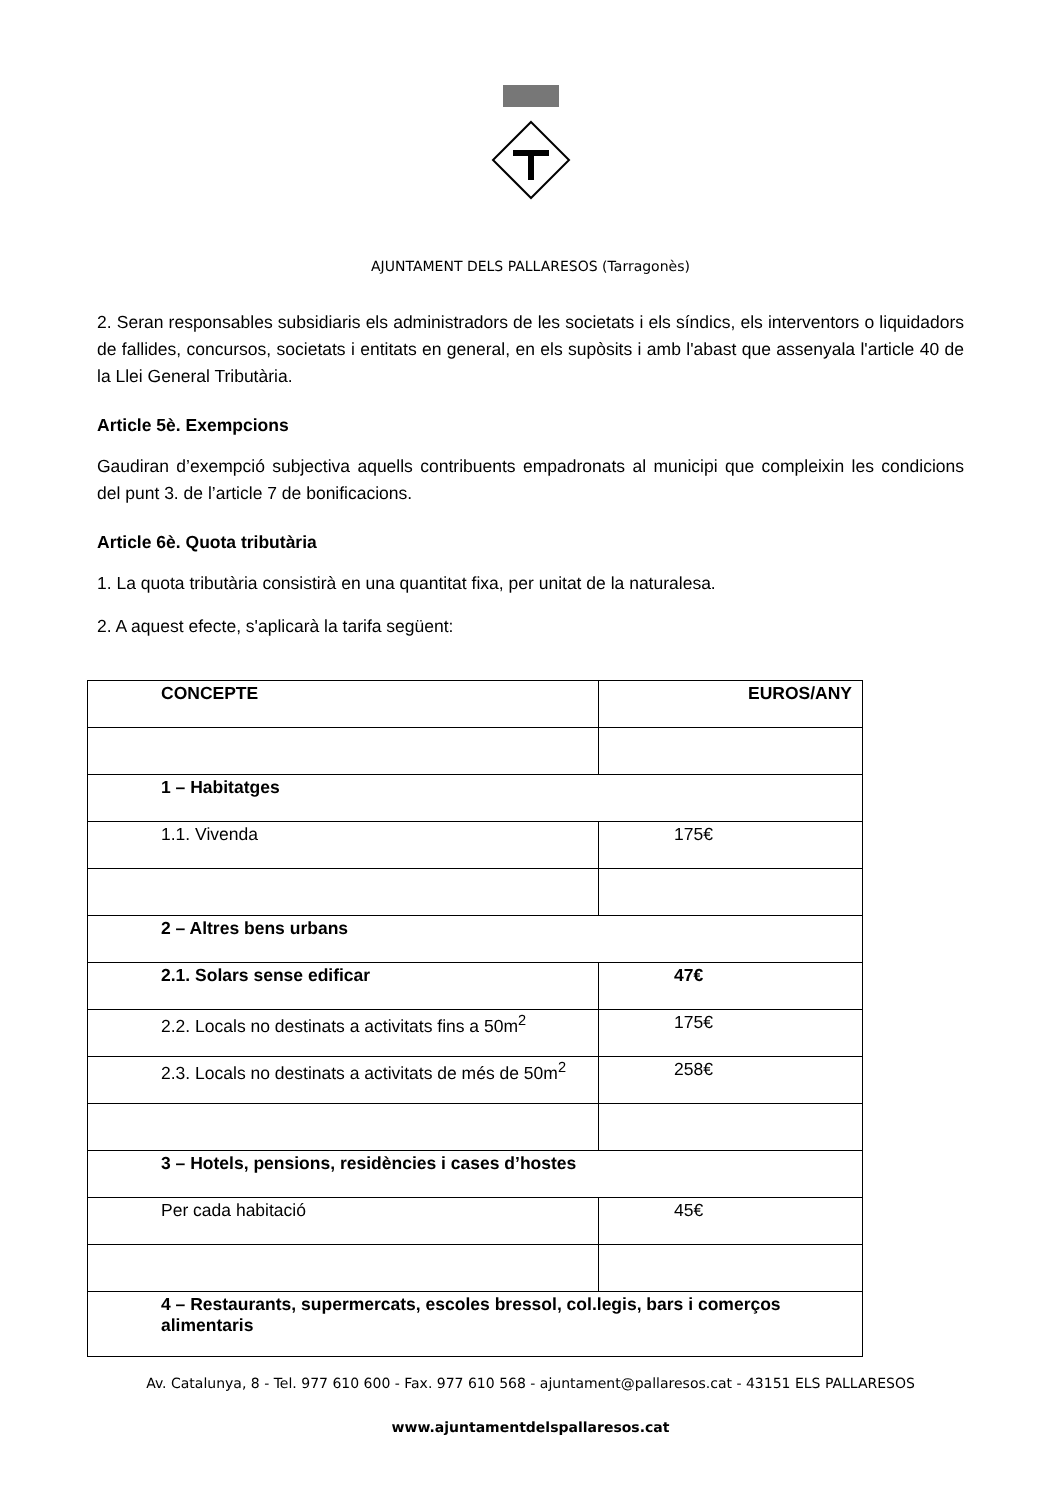AJUNTAMENT DELS PALLARESOS (Tarragonès)
2. Seran responsables subsidiaris els administradors de les societats i els síndics, els interventors o liquidadors de fallides, concursos, societats i entitats en general, en els supòsits i amb l'abast que assenyala l'article 40 de la Llei General Tributària.
Article 5è. Exempcions
Gaudiran d’exempció subjectiva aquells contribuents empadronats al municipi que compleixin les condicions del punt 3. de l’article 7 de bonificacions.
Article 6è. Quota tributària
1. La quota tributària consistirà en una quantitat fixa, per unitat de la naturalesa.
2. A aquest efecte, s'aplicarà la tarifa següent:
| CONCEPTE | EUROS/ANY |
| --- | --- |
| 1 – Habitatges | |
| 1.1. Vivenda | 175€ |
| 2 – Altres bens urbans | |
| 2.1. Solars sense edificar | 47€ |
| 2.2. Locals no destinats a activitats fins a 50m<sup>2</sup> | 175€ |
| 2.3. Locals no destinats a activitats de més de 50m<sup>2</sup> | 258€ |
| 3 – Hotels, pensions, residències i cases d’hostes | |
| Per cada habitació | 45€ |
| 4 – Restaurants, supermercats, escoles bressol, col.legis, bars i comerços alimentaris | |
Av. Catalunya, 8 - Tel. 977 610 600 - Fax. 977 610 568 - ajuntament@pallaresos.cat - 43151 ELS PALLARESOS
www.ajuntamentdelspallaresos.cat